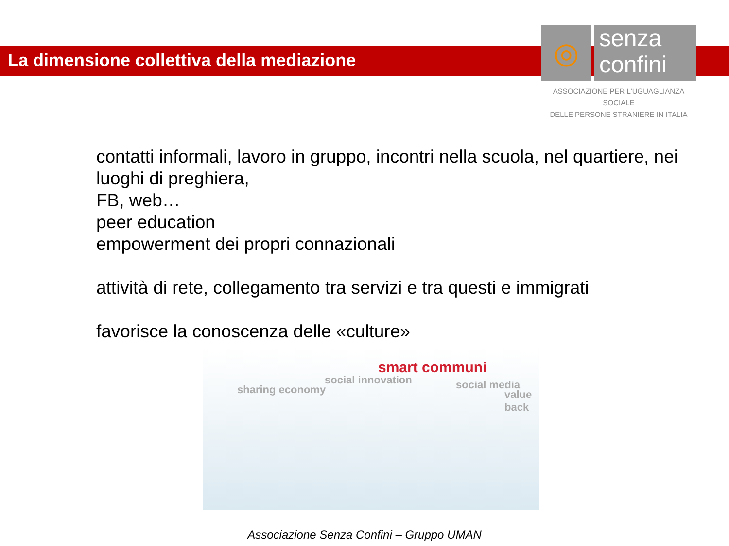La dimensione collettiva della mediazione
◎
senza
confini
ASSOCIAZIONE PER L'UGUAGLIANZA SOCIALE
DELLE PERSONE STRANIERE IN ITALIA
contatti informali, lavoro in gruppo, incontri nella scuola, nel quartiere, nei luoghi di preghiera,
FB, web…
peer education
empowerment dei propri connazionali
attività di rete, collegamento tra servizi e tra questi e immigrati
favorisce la conoscenza delle «culture»
sharing economy
social innovation
smart communi
social media
value back
Associazione Senza Confini – Gruppo UMAN